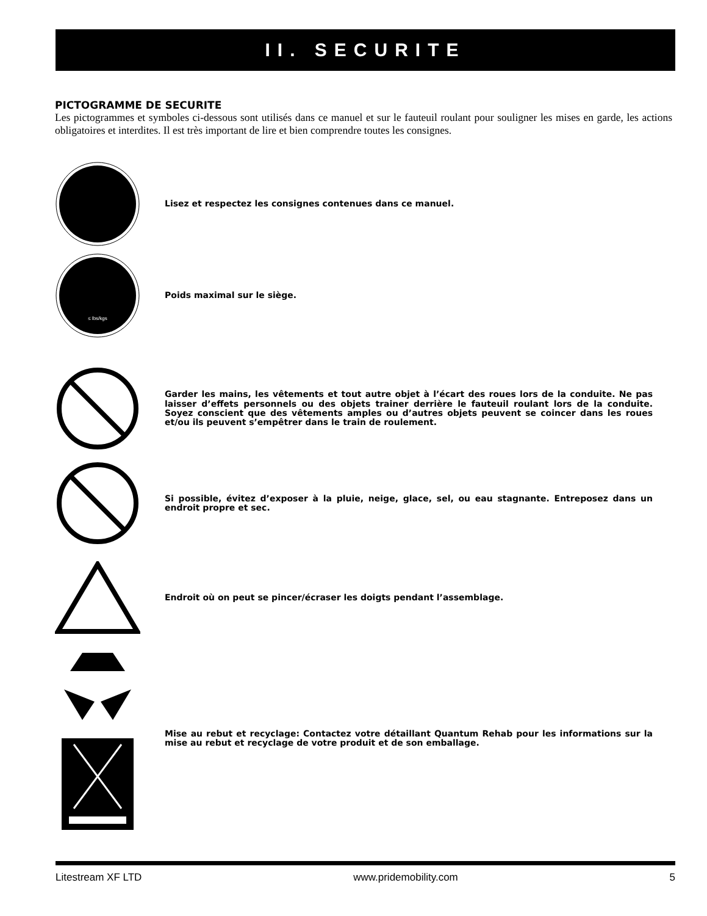II. SECURITE
PICTOGRAMME DE SECURITE
Les pictogrammes et symboles ci-dessous sont utilisés dans ce manuel et sur le fauteuil roulant pour souligner les mises en garde, les actions obligatoires et interdites. Il est très important de lire et bien comprendre toutes les consignes.
Lisez et respectez les consignes contenues dans ce manuel.
≤ lbs/kgs
Poids maximal sur le siège.
Garder les mains, les vêtements et tout autre objet à l’écart des roues lors de la conduite. Ne pas laisser d’effets personnels ou des objets trainer derrière le fauteuil roulant lors de la conduite. Soyez conscient que des vêtements amples ou d’autres objets peuvent se coincer dans les roues et/ou ils peuvent s’empêtrer dans le train de roulement.
Si possible, évitez d’exposer à la pluie, neige, glace, sel, ou eau stagnante. Entreposez dans un endroit propre et sec.
Endroit où on peut se pincer/écraser les doigts pendant l’assemblage.
Mise au rebut et recyclage: Contactez votre détaillant Quantum Rehab pour les informations sur la mise au rebut et recyclage de votre produit et de son emballage.
Litestream XF LTD www.pridemobility.com 5